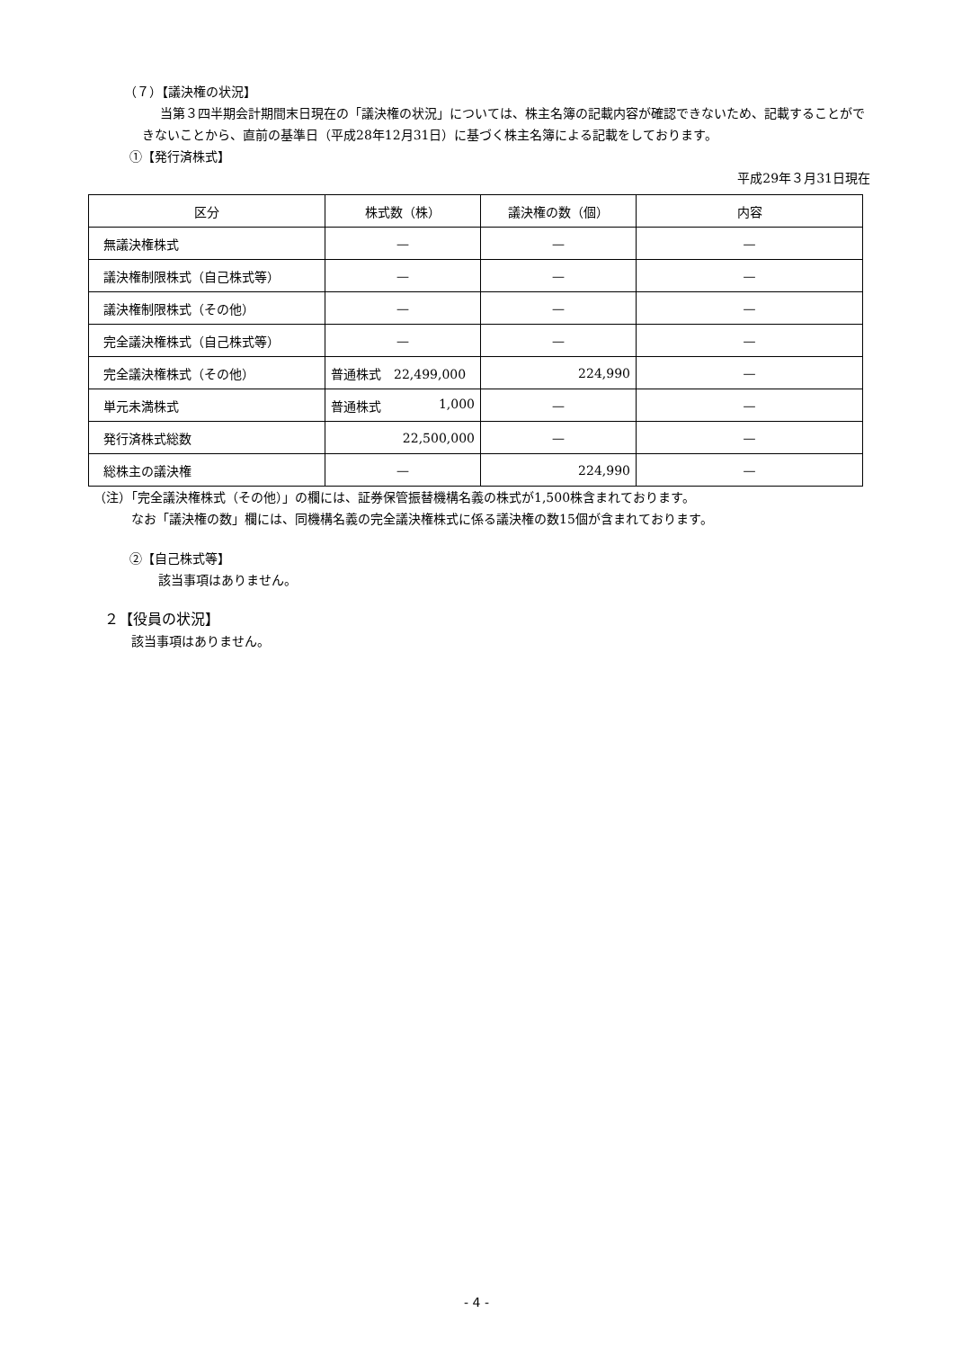（７）【議決権の状況】
当第３四半期会計期間末日現在の「議決権の状況」については、株主名簿の記載内容が確認できないため、記載することができないことから、直前の基準日（平成28年12月31日）に基づく株主名簿による記載をしております。
①【発行済株式】
平成29年３月31日現在
| 区分 | 株式数（株） | 議決権の数（個） | 内容 |
| --- | --- | --- | --- |
| 無議決権株式 | — | — | — |
| 議決権制限株式（自己株式等） | — | — | — |
| 議決権制限株式（その他） | — | — | — |
| 完全議決権株式（自己株式等） | — | — | — |
| 完全議決権株式（その他） | 普通株式 22,499,000 | 224,990 | — |
| 単元未満株式 | 普通株式 1,000 | — | — |
| 発行済株式総数 | 22,500,000 | — | — |
| 総株主の議決権 | — | 224,990 | — |
（注）「完全議決権株式（その他）」の欄には、証券保管振替機構名義の株式が1,500株含まれております。
なお「議決権の数」欄には、同機構名義の完全議決権株式に係る議決権の数15個が含まれております。
②【自己株式等】
該当事項はありません。
２【役員の状況】
該当事項はありません。
- 4 -